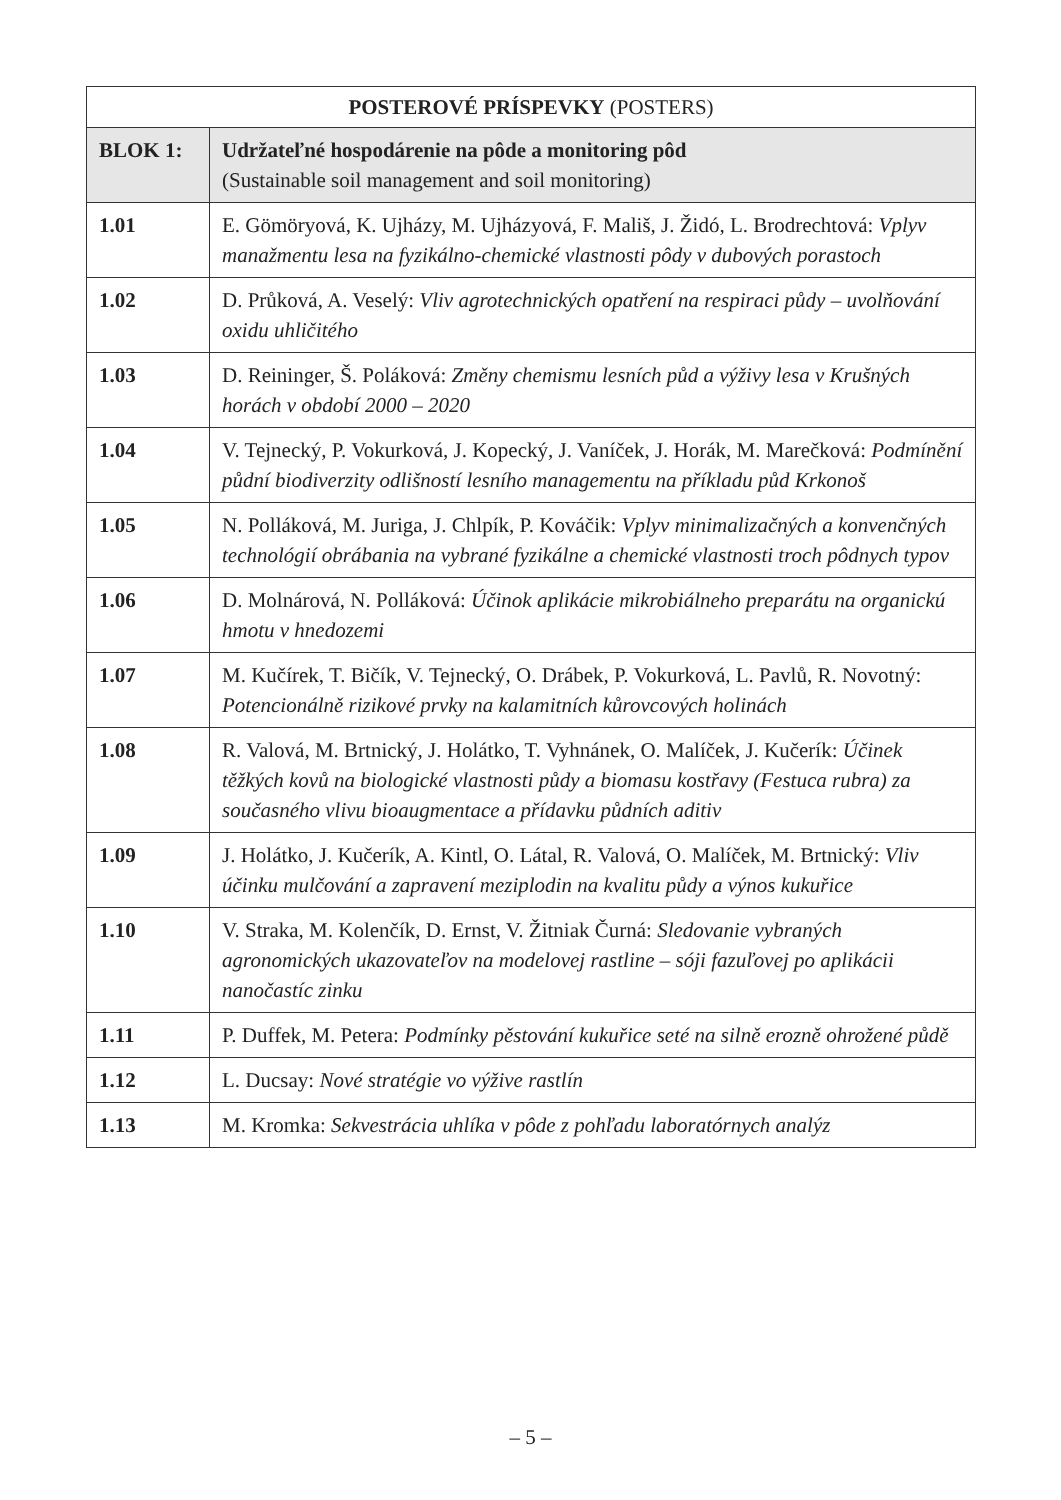| POSTEROVÉ PRÍSPEVKY (POSTERS) | |
| --- | --- |
| BLOK 1: | Udržateľné hospodárenie na pôde a monitoring pôd (Sustainable soil management and soil monitoring) |
| 1.01 | E. Gömöryová, K. Ujházy, M. Ujházyová, F. Mališ, J. Židó, L. Brodrechtová: Vplyv manažmentu lesa na fyzikálno-chemické vlastnosti pôdy v dubových porastoch |
| 1.02 | D. Průková, A. Veselý: Vliv agrotechnických opatření na respiraci půdy – uvolňování oxidu uhličitého |
| 1.03 | D. Reininger, Š. Poláková: Změny chemismu lesních půd a výživy lesa v Krušných horách v období 2000 – 2020 |
| 1.04 | V. Tejnecký, P. Vokurková, J. Kopecký, J. Vaníček, J. Horák, M. Marečková: Podmínění půdní biodiverzity odlišností lesního managementu na příkladu půd Krkonoš |
| 1.05 | N. Polláková, M. Juriga, J. Chlpík, P. Kováčik: Vplyv minimalizačných a konvenčných technológií obrábania na vybrané fyzikálne a chemické vlastnosti troch pôdnych typov |
| 1.06 | D. Molnárová, N. Polláková: Účinok aplikácie mikrobiálneho preparátu na organickú hmotu v hnedozemi |
| 1.07 | M. Kučírek, T. Bičík, V. Tejnecký, O. Drábek, P. Vokurková, L. Pavlů, R. Novotný: Potencionálně rizikové prvky na kalamitních kůrovcových holinách |
| 1.08 | R. Valová, M. Brtnický, J. Holátko, T. Vyhnánek, O. Malíček, J. Kučerík: Účinek těžkých kovů na biologické vlastnosti půdy a biomasu kostřavy (Festuca rubra) za současného vlivu bioaugmentace a přídavku půdních aditiv |
| 1.09 | J. Holátko, J. Kučerík, A. Kintl, O. Látal, R. Valová, O. Malíček, M. Brtnický: Vliv účinku mulčování a zapravení meziplodin na kvalitu půdy a výnos kukuřice |
| 1.10 | V. Straka, M. Kolenčík, D. Ernst, V. Žitniak Čurná: Sledovanie vybraných agronomických ukazovateľov na modelovej rastline – sóji fazuľovej po aplikácii nanočastíc zinku |
| 1.11 | P. Duffek, M. Petera: Podmínky pěstování kukuřice seté na silně erozně ohrožené půdě |
| 1.12 | L. Ducsay: Nové stratégie vo výžive rastlín |
| 1.13 | M. Kromka: Sekvestrácia uhlíka v pôde z pohľadu laboratórnych analýz |
– 5 –